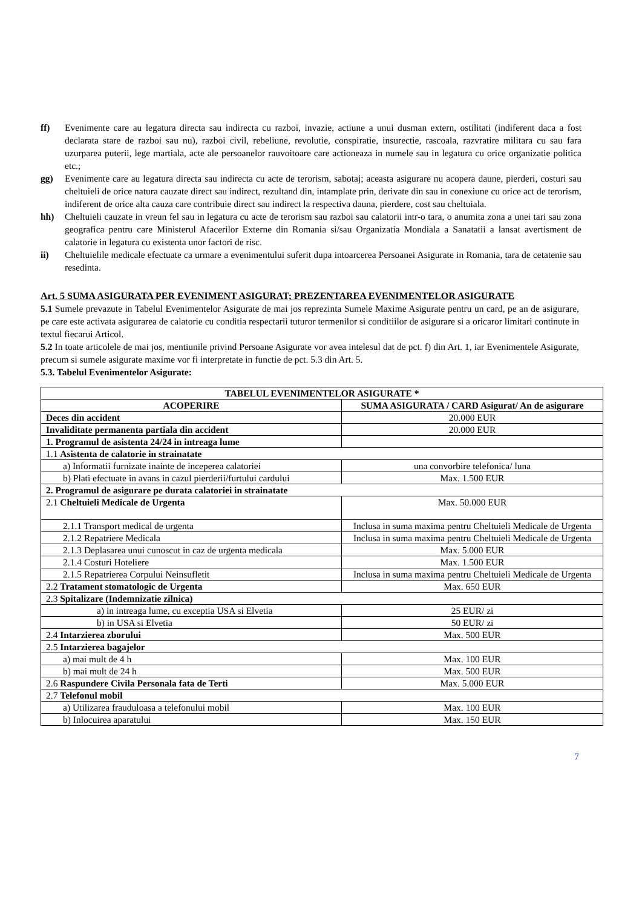ff) Evenimente care au legatura directa sau indirecta cu razboi, invazie, actiune a unui dusman extern, ostilitati (indiferent daca a fost declarata stare de razboi sau nu), razboi civil, rebeliune, revolutie, conspiratie, insurectie, rascoala, razvratire militara cu sau fara uzurparea puterii, lege martiala, acte ale persoanelor rauvoitoare care actioneaza in numele sau in legatura cu orice organizatie politica etc.;
gg) Evenimente care au legatura directa sau indirecta cu acte de terorism, sabotaj; aceasta asigurare nu acopera daune, pierderi, costuri sau cheltuieli de orice natura cauzate direct sau indirect, rezultand din, intamplate prin, derivate din sau in conexiune cu orice act de terorism, indiferent de orice alta cauza care contribuie direct sau indirect la respectiva dauna, pierdere, cost sau cheltuiala.
hh) Cheltuieli cauzate in vreun fel sau in legatura cu acte de terorism sau razboi sau calatorii intr-o tara, o anumita zona a unei tari sau zona geografica pentru care Ministerul Afacerilor Externe din Romania si/sau Organizatia Mondiala a Sanatatii a lansat avertisment de calatorie in legatura cu existenta unor factori de risc.
ii) Cheltuielile medicale efectuate ca urmare a evenimentului suferit dupa intoarcerea Persoanei Asigurate in Romania, tara de cetatenie sau resedinta.
Art. 5 SUMA ASIGURATA PER EVENIMENT ASIGURAT; PREZENTAREA EVENIMENTELOR ASIGURATE
5.1 Sumele prevazute in Tabelul Evenimentelor Asigurate de mai jos reprezinta Sumele Maxime Asigurate pentru un card, pe an de asigurare, pe care este activata asigurarea de calatorie cu conditia respectarii tuturor termenilor si conditiilor de asigurare si a oricaror limitari continute in textul fiecarui Articol.
5.2 In toate articolele de mai jos, mentiunile privind Persoane Asigurate vor avea intelesul dat de pct. f) din Art. 1, iar Evenimentele Asigurate, precum si sumele asigurate maxime vor fi interpretate in functie de pct. 5.3 din Art. 5.
5.3. Tabelul Evenimentelor Asigurate:
| TABELUL EVENIMENTELOR ASIGURATE * | |
| --- | --- |
| ACOPERIRE | SUMA ASIGURATA / CARD Asigurat/ An de asigurare |
| Deces din accident | 20.000 EUR |
| Invaliditate permanenta partiala din accident | 20.000 EUR |
| 1. Programul de asistenta 24/24 in intreaga lume | |
| 1.1 Asistenta de calatorie in strainatate | |
| a) Informatii furnizate inainte de inceperea calatoriei | una convorbire telefonica/ luna |
| b) Plati efectuate in avans in cazul pierderii/furtului cardului | Max. 1.500 EUR |
| 2. Programul de asigurare pe durata calatoriei in strainatate | |
| 2.1 Cheltuieli Medicale de Urgenta | Max. 50.000 EUR |
| 2.1.1 Transport medical de urgenta | Inclusa in suma maxima pentru Cheltuieli Medicale de Urgenta |
| 2.1.2 Repatriere Medicala | Inclusa in suma maxima pentru Cheltuieli Medicale de Urgenta |
| 2.1.3 Deplasarea unui cunoscut in caz de urgenta medicala | Max. 5.000 EUR |
| 2.1.4 Costuri Hoteliere | Max. 1.500 EUR |
| 2.1.5 Repatrierea Corpului Neinsufletit | Inclusa in suma maxima pentru Cheltuieli Medicale de Urgenta |
| 2.2 Tratament stomatologic de Urgenta | Max. 650 EUR |
| 2.3 Spitalizare (Indemnizatie zilnica) | |
| a) in intreaga lume, cu exceptia USA si Elvetia | 25 EUR/ zi |
| b) in USA si Elvetia | 50 EUR/ zi |
| 2.4 Intarzierea zborului | Max. 500 EUR |
| 2.5 Intarzierea bagajelor | |
| a) mai mult de 4 h | Max. 100 EUR |
| b) mai mult de 24 h | Max. 500 EUR |
| 2.6 Raspundere Civila Personala fata de Terti | Max. 5.000 EUR |
| 2.7 Telefonul mobil | |
| a) Utilizarea frauduloasa a telefonului mobil | Max. 100 EUR |
| b) Inlocuirea aparatului | Max. 150 EUR |
7